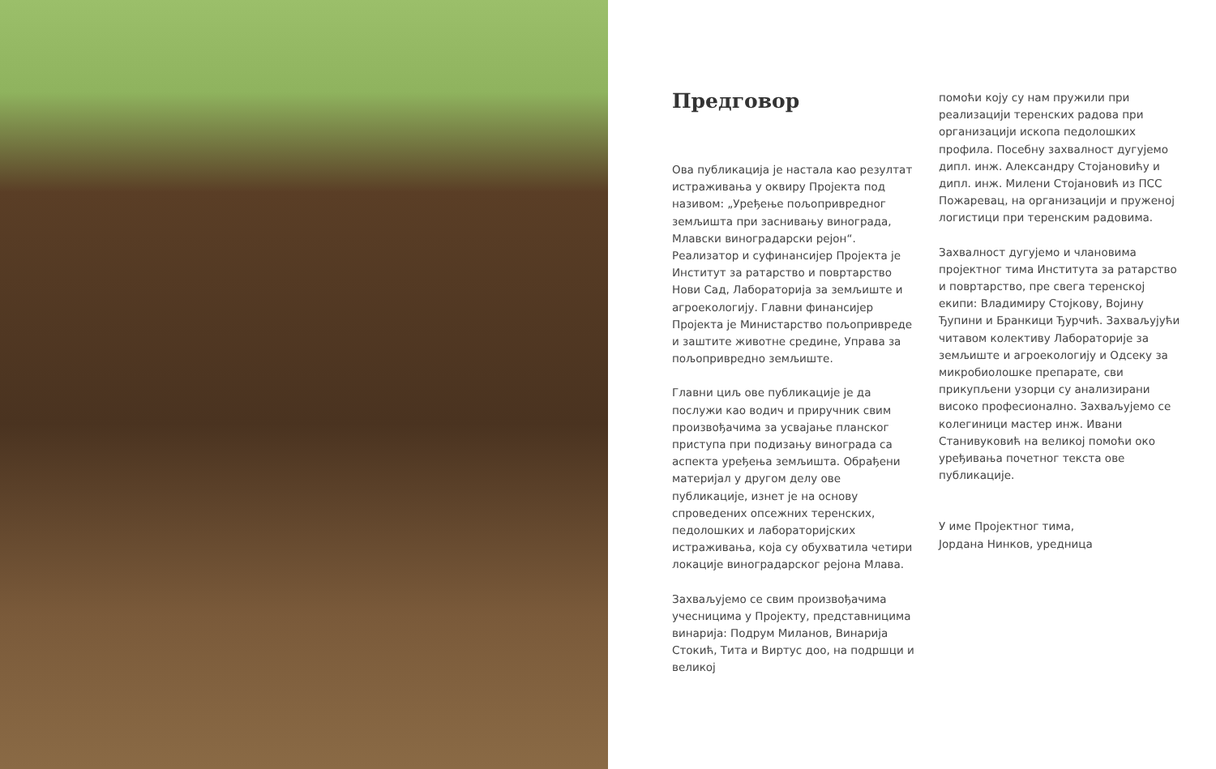Предговор
Ова публикација је настала као резултат истраживања у оквиру Пројекта под називом: „Уређење пољопривредног земљишта при заснивању винограда, Млавски виноградарски рејон“. Реализатор и суфинансијер Пројекта је Институт за ратарство и повртарство Нови Сад, Лабораторија за земљиште и агроекологију. Главни финансијер Пројекта је Министарство пољопривреде и заштите животне средине, Управа за пољопривредно земљиште.
Главни циљ ове публикације је да послужи као водич и приручник свим произвођачима за усвајање планског приступа при подизању винограда са аспекта уређења земљишта. Обрађени материјал у другом делу ове публикације, изнет је на основу спроведених опсежних теренских, педолошких и лабораторијских истраживања, која су обухватила четири локације виноградарског рејона Млава.
Захваљујемо се свим произвођачима учесницима у Пројекту, представницима винарија: Подрум Миланов, Винарија Стокић, Тита и Виртус доо, на подршци и великој
помоћи коју су нам пружили при реализацији теренских радова при организацији ископа педолошких профила. Посебну захвалност дугујемо дипл. инж. Александру Стојановићу и дипл. инж. Милени Стојановић из ПСС Пожаревац, на организацији и пруженој логистици при теренским радовима.
Захвалност дугујемо и члановима пројектног тима Института за ратарство и повртарство, пре свега теренској екипи: Владимиру Стојкову, Војину Ђупини и Бранкици Ђурчић. Захваљујући читавом колективу Лабораторије за земљиште и агроекологију и Одсеку за микробиолошке препарате, сви прикупљени узорци су анализирани високо професионално. Захваљујемо се колегиници мастер инж. Ивани Станивуковић на великој помоћи око уређивања почетног текста ове публикације.
У име Пројектног тима,
Јордана Нинков, уредница